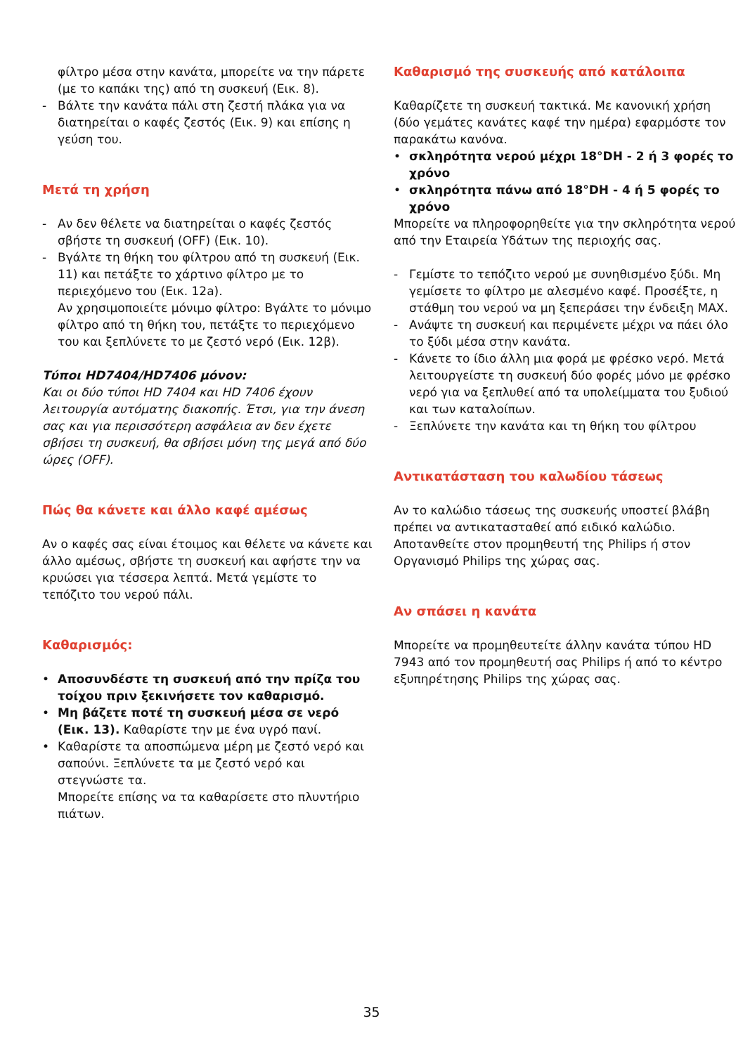φίλτρο μέσα στην κανάτα, μπορείτε να την πάρετε (με το καπάκι της) από τη συσκευή (Εικ. 8).
- Βάλτε την κανάτα πάλι στη ζεστή πλάκα για να διατηρείται ο καφές ζεστός (Εικ. 9) και επίσης η γεύση του.
Μετά τη χρήση
- Αν δεν θέλετε να διατηρείται ο καφές ζεστός σβήστε τη συσκευή (OFF) (Εικ. 10).
- Βγάλτε τη θήκη του φίλτρου από τη συσκευή (Εικ. 11) και πετάξτε το χάρτινο φίλτρο με το περιεχόμενο του (Εικ. 12a).
Αν χρησιμοποιείτε μόνιμο φίλτρο: Βγάλτε το μόνιμο φίλτρο από τη θήκη του, πετάξτε το περιεχόμενο του και ξεπλύνετε το με ζεστό νερό (Εικ. 12β).
Τύποι HD7404/HD7406 μόνον:
Και οι δύο τύποι HD 7404 και HD 7406 έχουν λειτουργία αυτόματης διακοπής. Έτσι, για την άνεση σας και για περισσότερη ασφάλεια αν δεν έχετε σβήσει τη συσκευή, θα σβήσει μόνη της μεγά από δύο ώρες (OFF).
Πώς θα κάνετε και άλλο καφέ αμέσως
Αν ο καφές σας είναι έτοιμος και θέλετε να κάνετε και άλλο αμέσως, σβήστε τη συσκευή και αφήστε την να κρυώσει για τέσσερα λεπτά. Μετά γεμίστε το τεπόζιτο του νερού πάλι.
Καθαρισμός:
• Αποσυνδέστε τη συσκευή από την πρίζα του τοίχου πριν ξεκινήσετε τον καθαρισμό.
• Μη βάζετε ποτέ τη συσκευή μέσα σε νερό (Εικ. 13). Καθαρίστε την με ένα υγρό πανί.
• Καθαρίστε τα αποσπώμενα μέρη με ζεστό νερό και σαπούνι. Ξεπλύνετε τα με ζεστό νερό και στεγνώστε τα.
Μπορείτε επίσης να τα καθαρίσετε στο πλυντήριο πιάτων.
Καθαρισμό της συσκευής από κατάλοιπα
Καθαρίζετε τη συσκευή τακτικά. Με κανονική χρήση (δύο γεμάτες κανάτες καφέ την ημέρα) εφαρμόστε τον παρακάτω κανόνα.
• σκληρότητα νερού μέχρι 18°DH - 2 ή 3 φορές το χρόνο
• σκληρότητα πάνω από 18°DH - 4 ή 5 φορές το χρόνο
Μπορείτε να πληροφορηθείτε για την σκληρότητα νερού από την Εταιρεία Υδάτων της περιοχής σας.
- Γεμίστε το τεπόζιτο νερού με συνηθισμένο ξύδι. Μη γεμίσετε το φίλτρο με αλεσμένο καφέ. Προσέξτε, η στάθμη του νερού να μη ξεπεράσει την ένδειξη MAX.
- Ανάψτε τη συσκευή και περιμένετε μέχρι να πάει όλο το ξύδι μέσα στην κανάτα.
- Κάνετε το ίδιο άλλη μια φορά με φρέσκο νερό. Μετά λειτουργείστε τη συσκευή δύο φορές μόνο με φρέσκο νερό για να ξεπλυθεί από τα υπολείμματα του ξυδιού και των καταλοίπων.
- Ξεπλύνετε την κανάτα και τη θήκη του φίλτρου
Αντικατάσταση του καλωδίου τάσεως
Αν το καλώδιο τάσεως της συσκευής υποστεί βλάβη πρέπει να αντικατασταθεί από ειδικό καλώδιο.
Αποτανθείτε στον προμηθευτή της Philips ή στον Οργανισμό Philips της χώρας σας.
Αν σπάσει η κανάτα
Μπορείτε να προμηθευτείτε άλλην κανάτα τύπου HD 7943 από τον προμηθευτή σας Philips ή από το κέντρο εξυπηρέτησης Philips της χώρας σας.
35